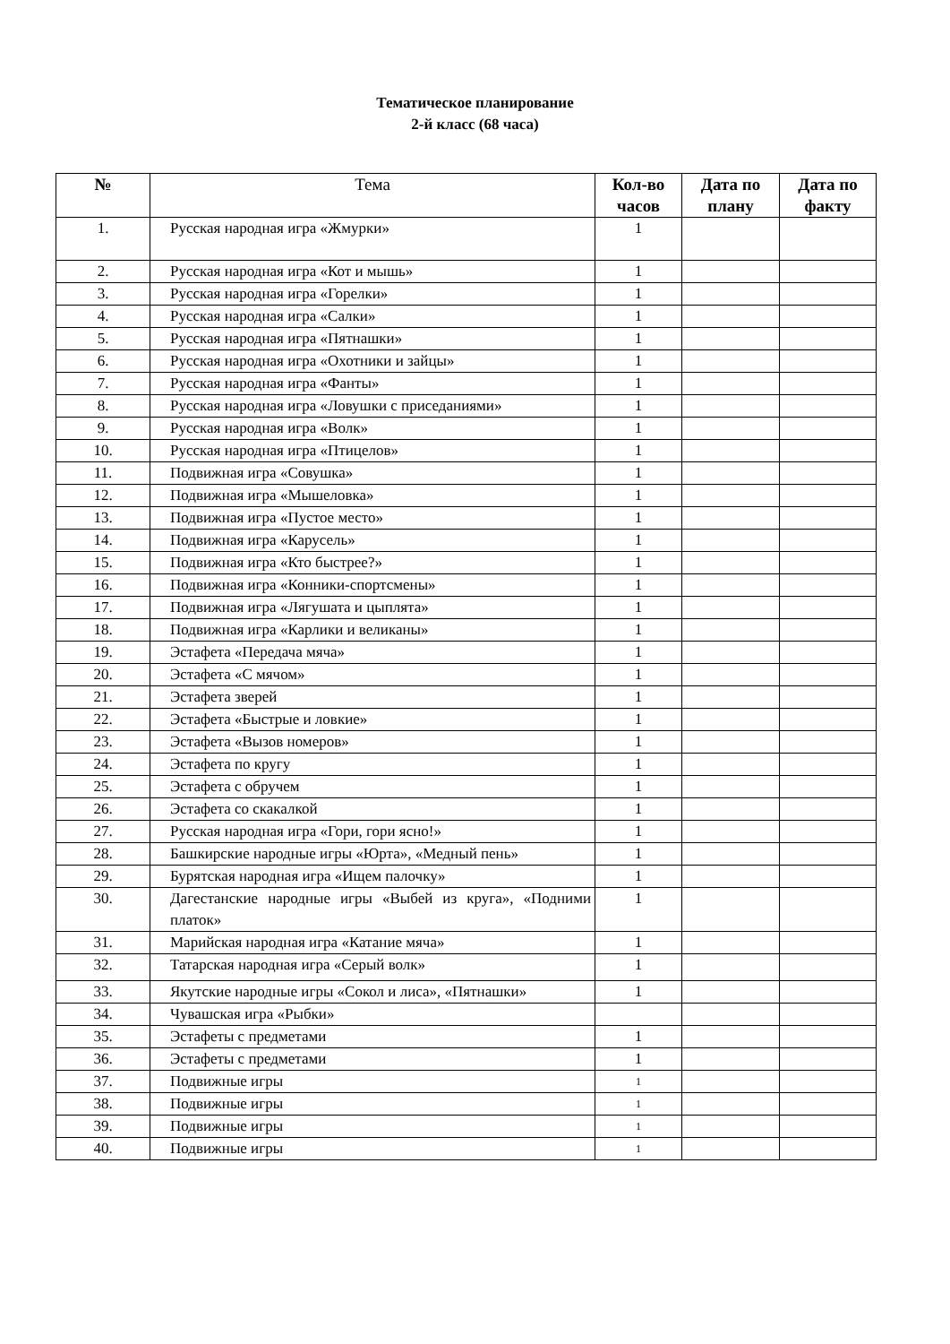Тематическое планирование
2-й класс (68 часа)
| № | Тема | Кол-во часов | Дата по плану | Дата по факту |
| --- | --- | --- | --- | --- |
| 1. | Русская народная игра «Жмурки» | 1 | | |
| 2. | Русская народная игра «Кот и мышь» | 1 | | |
| 3. | Русская народная игра «Горелки» | 1 | | |
| 4. | Русская народная игра «Салки» | 1 | | |
| 5. | Русская народная игра «Пятнашки» | 1 | | |
| 6. | Русская народная игра «Охотники и зайцы» | 1 | | |
| 7. | Русская народная игра «Фанты» | 1 | | |
| 8. | Русская народная игра «Ловушки с приседаниями» | 1 | | |
| 9. | Русская народная игра «Волк» | 1 | | |
| 10. | Русская народная игра «Птицелов» | 1 | | |
| 11. | Подвижная игра «Совушка» | 1 | | |
| 12. | Подвижная игра «Мышеловка» | 1 | | |
| 13. | Подвижная игра «Пустое место» | 1 | | |
| 14. | Подвижная игра «Карусель» | 1 | | |
| 15. | Подвижная игра «Кто быстрее?» | 1 | | |
| 16. | Подвижная игра «Конники-спортсмены» | 1 | | |
| 17. | Подвижная игра «Лягушата и цыплята» | 1 | | |
| 18. | Подвижная игра «Карлики и великаны» | 1 | | |
| 19. | Эстафета «Передача мяча» | 1 | | |
| 20. | Эстафета «С мячом» | 1 | | |
| 21. | Эстафета зверей | 1 | | |
| 22. | Эстафета «Быстрые и ловкие» | 1 | | |
| 23. | Эстафета «Вызов номеров» | 1 | | |
| 24. | Эстафета по кругу | 1 | | |
| 25. | Эстафета с обручем | 1 | | |
| 26. | Эстафета со скакалкой | 1 | | |
| 27. | Русская народная игра «Гори, гори ясно!» | 1 | | |
| 28. | Башкирские народные игры «Юрта», «Медный пень» | 1 | | |
| 29. | Бурятская народная игра «Ищем палочку» | 1 | | |
| 30. | Дагестанские народные игры «Выбей из круга», «Подними платок» | 1 | | |
| 31. | Марийская народная игра «Катание мяча» | 1 | | |
| 32. | Татарская народная игра «Серый волк» | 1 | | |
| 33. | Якутские народные игры «Сокол и лиса», «Пятнашки» | 1 | | |
| 34. | Чувашская игра «Рыбки» | | | |
| 35. | Эстафеты с предметами | 1 | | |
| 36. | Эстафеты с предметами | 1 | | |
| 37. | Подвижные игры | 1 | | |
| 38. | Подвижные игры | 1 | | |
| 39. | Подвижные игры | 1 | | |
| 40. | Подвижные игры | 1 | | |